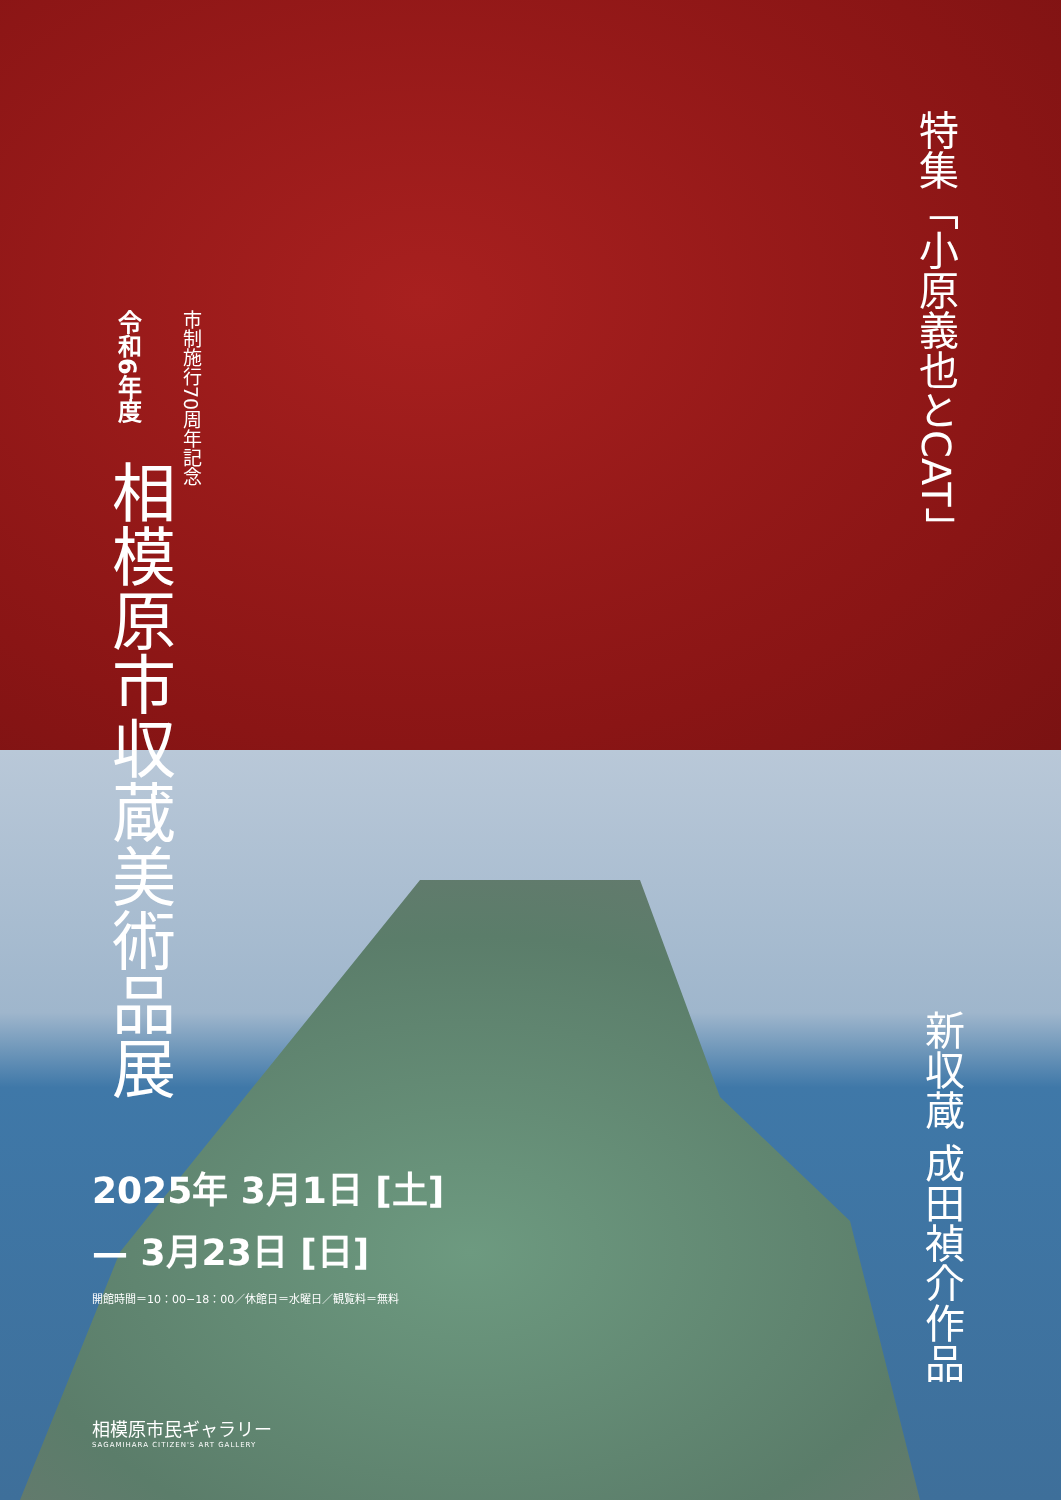令和6年度
市制施行70周年記念
相模原市収蔵美術品展
特集「小原義也とCAT」
新収蔵 成田禎介作品
2025年 3月1日 [土]
— 3月23日 [日]
開館時間＝10：00−18：00／休館日＝水曜日／観覧料＝無料
相模原市民ギャラリー
SAGAMIHARA CITIZEN'S ART GALLERY